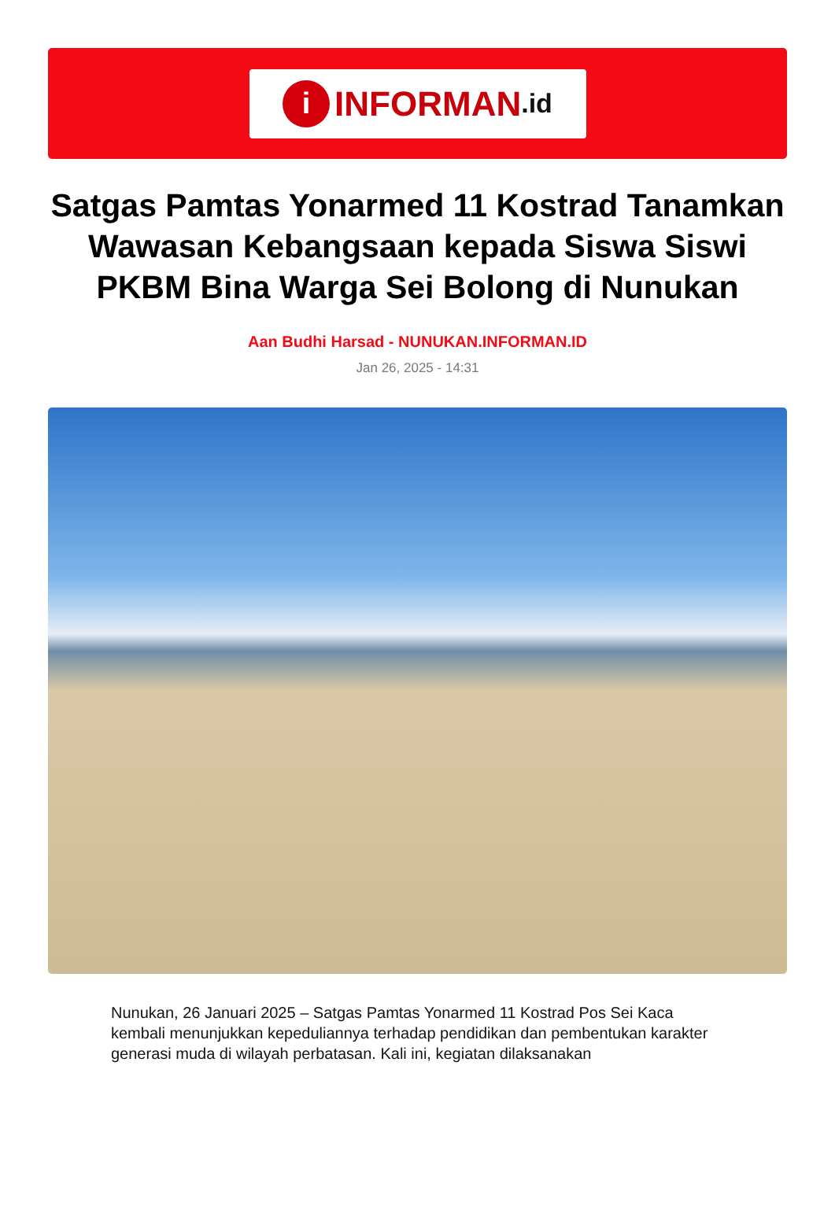i INFORMAN.id
Satgas Pamtas Yonarmed 11 Kostrad Tanamkan Wawasan Kebangsaan kepada Siswa Siswi PKBM Bina Warga Sei Bolong di Nunukan
Aan Budhi Harsad - NUNUKAN.INFORMAN.ID
Jan 26, 2025 - 14:31
Nunukan, 26 Januari 2025 – Satgas Pamtas Yonarmed 11 Kostrad Pos Sei Kaca kembali menunjukkan kepeduliannya terhadap pendidikan dan pembentukan karakter generasi muda di wilayah perbatasan. Kali ini, kegiatan dilaksanakan